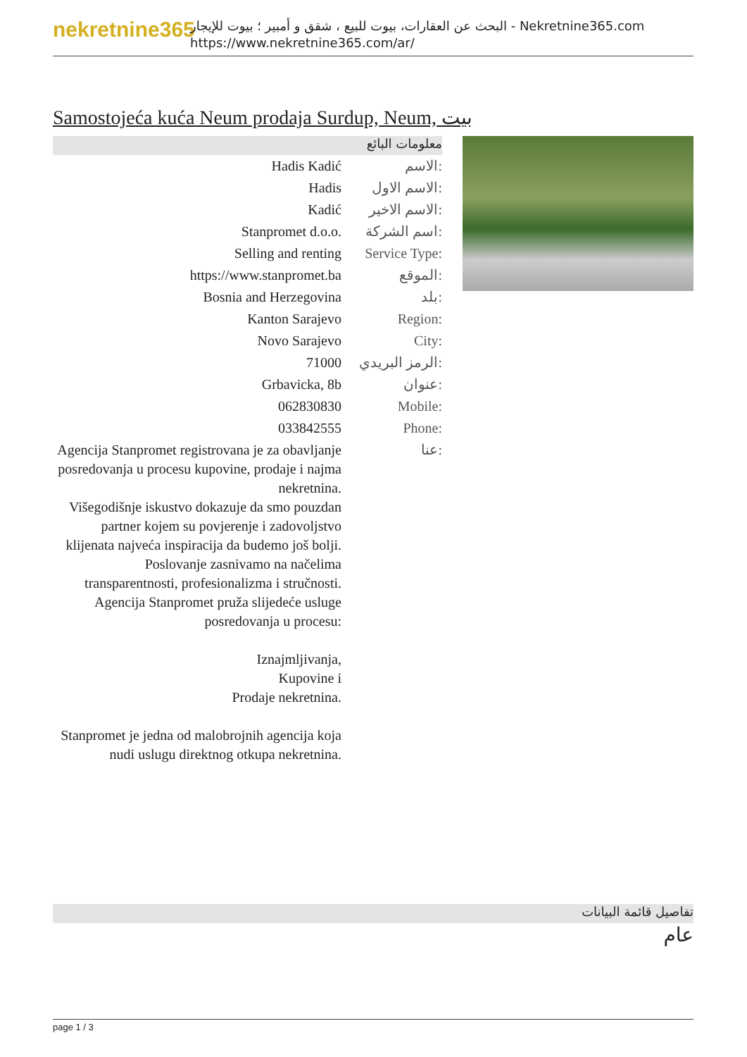nekretnine365
البحث عن العقارات، بيوت للبيع ، شقق و أمبير ؛ بيوت للإيجار - Nekretnine365.com
https://www.nekretnine365.com/ar/
Samostojeća kuća Neum prodaja Surdup, Neum, بيت
معلومات البائع
| Hadis Kadić | الاسم: |
| Hadis | الاسم الاول: |
| Kadić | الاسم الاخير: |
| Stanpromet d.o.o. | اسم الشركة: |
| Selling and renting | Service Type: |
| https://www.stanpromet.ba | الموقع: |
| Bosnia and Herzegovina | بلد: |
| Kanton Sarajevo | Region: |
| Novo Sarajevo | City: |
| 71000 | الرمز البريدي: |
| Grbavicka, 8b | عنوان: |
| 062830830 | Mobile: |
| 033842555 | Phone: |
| Agencija Stanpromet registrovana je za obavljanje posredovanja u procesu kupovine, prodaje i najma nekretnina. Višegodišnje iskustvo dokazuje da smo pouzdan partner kojem su povjerenje i zadovoljstvo klijenata najveća inspiracija da budemo još bolji. Poslovanje zasnivamo na načelima transparentnosti, profesionalizma i stručnosti. Agencija Stanpromet pruža slijedeće usluge posredovanja u procesu: Iznajmljivanja, Kupovine i Prodaje nekretnina. Stanpromet je jedna od malobrojnih agencija koja nudi uslugu direktnog otkupa nekretnina. | عنا: |
تفاصيل قائمة البيانات
عام
page 1 / 3